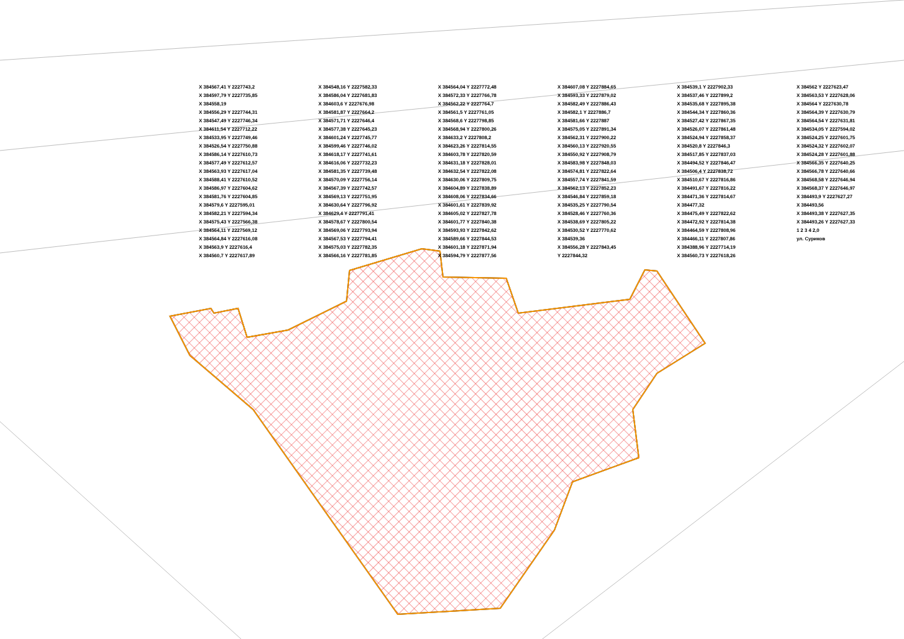X 384567,41 Y 2227743,2
X 384597,79 Y 2227735,85
X 384558,19
X 384556,29 Y 2227744,31
X 384547,49 Y 2227746,34
X 384611,54 Y 2227712,22
X 384533,95 Y 2227749,46
X 384526,54 Y 2227750,88
X 384586,14 Y 2227610,73
X 384577,49 Y 2227612,57
X 384563,93 Y 2227617,04
X 384588,41 Y 2227610,52
X 384586,97 Y 2227604,62
X 384581,76 Y 2227604,85
X 384579,6 Y 2227595,01
X 384582,21 Y 2227594,34
X 384575,43 Y 2227566,38
X 384564,11 Y 2227569,12
X 384564,84 Y 2227616,08
X 384563,9 Y 2227616,4
X 384560,7 Y 2227617,89
X 384548,16 Y 2227582,33
X 384586,04 Y 2227681,83
X 384603,6 Y 2227676,98
X 384581,87 Y 2227664,2
X 384571,71 Y 2227646,4
X 384577,38 Y 2227645,23
X 384601,24 Y 2227745,77
X 384599,46 Y 2227746,02
X 384618,17 Y 2227741,61
X 384616,06 Y 2227732,23
X 384581,35 Y 2227739,48
X 384570,09 Y 2227756,14
X 384567,39 Y 2227742,57
X 384569,13 Y 2227751,95
X 384630,64 Y 2227796,92
X 384629,4 Y 2227791,41
X 384578,67 Y 2227800,54
X 384569,06 Y 2227793,94
X 384567,53 Y 2227794,41
X 384575,03 Y 2227782,35
X 384566,16 Y 2227781,85
X 384564,04 Y 2227772,48
X 384572,33 Y 2227766,78
X 384562,22 Y 2227764,7
X 384561,5 Y 2227761,05
X 384568,6 Y 2227798,85
X 384568,94 Y 2227800,26
X 384633,2 Y 2227808,2
X 384623,26 Y 2227814,55
X 384603,78 Y 2227820,59
X 384631,18 Y 2227828,01
X 384632,54 Y 2227822,08
X 384630,06 Y 2227809,75
X 384604,89 Y 2227838,89
X 384608,06 Y 2227834,66
X 384601,61 Y 2227839,92
X 384605,02 Y 2227827,78
X 384601,77 Y 2227840,38
X 384593,93 Y 2227842,62
X 384589,66 Y 2227844,53
X 384601,18 Y 2227871,94
X 384594,79 Y 2227877,56
X 384607,08 Y 2227884,65
X 384593,33 Y 2227879,02
X 384582,49 Y 2227886,43
X 384582,1 Y 2227886,7
X 384581,66 Y 2227887
X 384575,05 Y 2227891,34
X 384562,31 Y 2227900,22
X 384560,13 Y 2227920,55
X 384550,92 Y 2227908,79
X 384583,98 Y 2227848,03
X 384574,81 Y 2227822,64
X 384557,74 Y 2227841,59
X 384562,13 Y 2227852,23
X 384546,84 Y 2227859,18
X 384535,25 Y 2227790,54
X 384528,46 Y 2227760,36
X 384538,69 Y 2227805,22
X 384530,52 Y 2227770,62
X 384539,36
X 384556,28 Y 2227843,45
Y 2227844,32
X 384539,1 Y 2227902,33
X 384537,46 Y 2227899,2
X 384535,68 Y 2227895,38
X 384544,34 Y 2227860,36
X 384527,42 Y 2227867,35
X 384526,07 Y 2227861,48
X 384524,94 Y 2227858,37
X 384520,8 Y 2227846,3
X 384517,85 Y 2227837,03
X 384494,52 Y 2227846,47
X 384506,4 Y 2227838,72
X 384510,67 Y 2227816,86
X 384491,67 Y 2227816,22
X 384471,36 Y 2227814,67
X 384477,32
X 384475,49 Y 2227822,62
X 384472,92 Y 2227814,38
X 384464,59 Y 2227808,96
X 384466,11 Y 2227807,86
X 384388,96 Y 2227714,19
X 384560,73 Y 2227618,26
X 384562 Y 2227623,47
X 384563,53 Y 2227628,06
X 384564 Y 2227630,78
X 384564,39 Y 2227630,79
X 384564,54 Y 2227631,81
X 384534,05 Y 2227594,02
X 384524,25 Y 2227601,75
X 384524,32 Y 2227602,07
X 384524,28 Y 2227601,88
X 384566,35 Y 2227640,25
X 384566,78 Y 2227640,66
X 384568,58 Y 2227646,94
X 384568,37 Y 2227646,97
X 384493,9 Y 2227627,27
X 384493,56
X 384493,38 Y 2227627,35
X 384493,26 Y 2227627,33
1 2 3 4 2,0
ул. Суриков